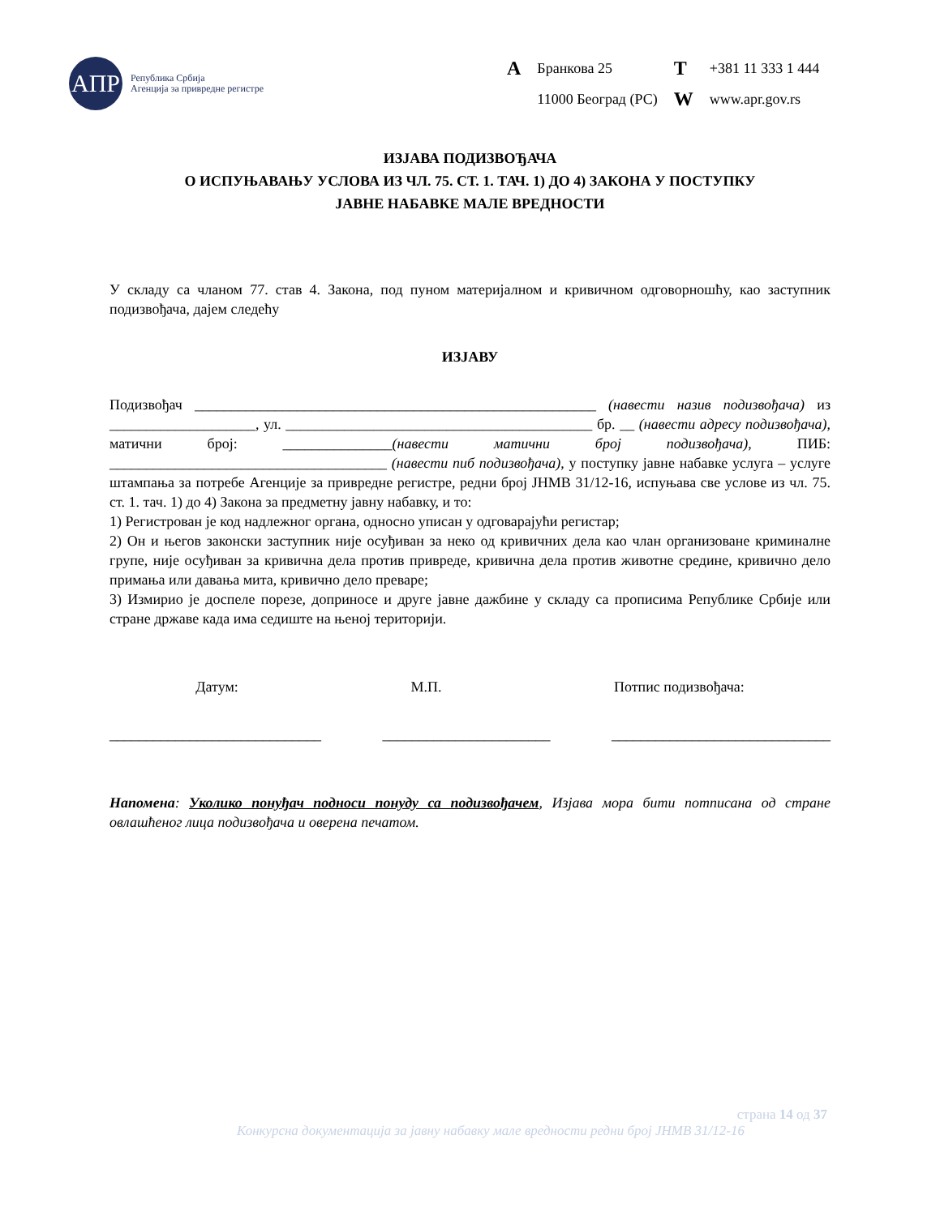АПР
Република Србија
Агенција за привредне регистре
| A | Бранкова 25 | T | +381 11 333 1 444 |
| | 11000 Београд (РС) | W | www.apr.gov.rs |
ИЗЈАВА ПОДИЗВОЂАЧА
О ИСПУЊАВАЊУ УСЛОВА ИЗ ЧЛ. 75. СТ. 1. ТАЧ. 1) ДО 4) ЗАКОНА У ПОСТУПКУ
ЈАВНЕ НАБАВКЕ МАЛЕ ВРЕДНОСТИ
У складу са чланом 77. став 4. Закона, под пуном материјалном и кривичном одговорношћу, као заступник подизвођача, дајем следећу
ИЗЈАВУ
Подизвођач _______________________________________________________ (навести назив подизвођача) из ____________________, ул. __________________________________________ бр. __ (навести адресу подизвођача), матични број: _______________(навести матични број подизвођача), ПИБ: ______________________________________ (навести пиб подизвођача), у поступку јавне набавке услуга – услуге штампања за потребе Агенције за привредне регистре, редни број ЈНМВ 31/12-16, испуњава све услове из чл. 75. ст. 1. тач. 1) до 4) Закона за предметну јавну набавку, и то:
1) Регистрован је код надлежног органа, односно уписан у одговарајући регистар;
2) Он и његов законски заступник није осуђиван за неко од кривичних дела као члан организоване криминалне групе, није осуђиван за кривична дела против привреде, кривична дела против животне средине, кривично дело примања или давања мита, кривично дело преваре;
3) Измирио је доспеле порезе, доприносе и друге јавне дажбине у складу са прописима Републике Србије или стране државе када има седиште на њеној територији.
Датум: М.П. Потпис подизвођача:
_____________________________ _______________________ ______________________________
Напомена: Уколико понуђач подноси понуду са подизвођачем, Изјава мора бити потписана од стране овлашћеног лица подизвођача и оверена печатом.
страна 14 од 37
Конкурсна документација за јавну набавку мале вредности редни број ЈНМВ 31/12-16